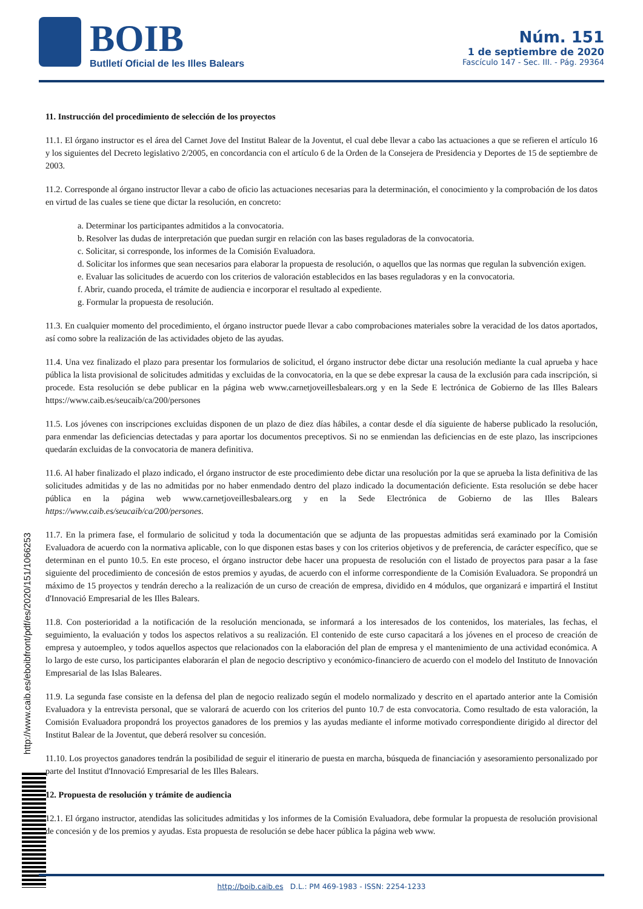BOIB
Butlletí Oficial de les Illes Balears
Núm. 151
1 de septiembre de 2020
Fascículo 147 - Sec. III. - Pág. 29364
11. Instrucción del procedimiento de selección de los proyectos
11.1. El órgano instructor es el área del Carnet Jove del Institut Balear de la Joventut, el cual debe llevar a cabo las actuaciones a que se refieren el artículo 16 y los siguientes del Decreto legislativo 2/2005, en concordancia con el artículo 6 de la Orden de la Consejera de Presidencia y Deportes de 15 de septiembre de 2003.
11.2. Corresponde al órgano instructor llevar a cabo de oficio las actuaciones necesarias para la determinación, el conocimiento y la comprobación de los datos en virtud de las cuales se tiene que dictar la resolución, en concreto:
a. Determinar los participantes admitidos a la convocatoria.
b. Resolver las dudas de interpretación que puedan surgir en relación con las bases reguladoras de la convocatoria.
c. Solicitar, si corresponde, los informes de la Comisión Evaluadora.
d. Solicitar los informes que sean necesarios para elaborar la propuesta de resolución, o aquellos que las normas que regulan la subvención exigen.
e. Evaluar las solicitudes de acuerdo con los criterios de valoración establecidos en las bases reguladoras y en la convocatoria.
f. Abrir, cuando proceda, el trámite de audiencia e incorporar el resultado al expediente.
g. Formular la propuesta de resolución.
11.3. En cualquier momento del procedimiento, el órgano instructor puede llevar a cabo comprobaciones materiales sobre la veracidad de los datos aportados, así como sobre la realización de las actividades objeto de las ayudas.
11.4. Una vez finalizado el plazo para presentar los formularios de solicitud, el órgano instructor debe dictar una resolución mediante la cual aprueba y hace pública la lista provisional de solicitudes admitidas y excluidas de la convocatoria, en la que se debe expresar la causa de la exclusión para cada inscripción, si procede. Esta resolución se debe publicar en la página web www.carnetjoveillesbalears.org y en la Sede E lectrónica de Gobierno de las Illes Balears https://www.caib.es/seucaib/ca/200/persones
11.5. Los jóvenes con inscripciones excluidas disponen de un plazo de diez días hábiles, a contar desde el día siguiente de haberse publicado la resolución, para enmendar las deficiencias detectadas y para aportar los documentos preceptivos. Si no se enmiendan las deficiencias en de este plazo, las inscripciones quedarán excluidas de la convocatoria de manera definitiva.
11.6. Al haber finalizado el plazo indicado, el órgano instructor de este procedimiento debe dictar una resolución por la que se aprueba la lista definitiva de las solicitudes admitidas y de las no admitidas por no haber enmendado dentro del plazo indicado la documentación deficiente. Esta resolución se debe hacer pública en la página web www.carnetjoveillesbalears.org y en la Sede Electrónica de Gobierno de las Illes Balears https://www.caib.es/seucaib/ca/200/persones.
11.7. En la primera fase, el formulario de solicitud y toda la documentación que se adjunta de las propuestas admitidas será examinado por la Comisión Evaluadora de acuerdo con la normativa aplicable, con lo que disponen estas bases y con los criterios objetivos y de preferencia, de carácter específico, que se determinan en el punto 10.5. En este proceso, el órgano instructor debe hacer una propuesta de resolución con el listado de proyectos para pasar a la fase siguiente del procedimiento de concesión de estos premios y ayudas, de acuerdo con el informe correspondiente de la Comisión Evaluadora. Se propondrá un máximo de 15 proyectos y tendrán derecho a la realización de un curso de creación de empresa, dividido en 4 módulos, que organizará e impartirá el Institut d'Innovació Empresarial de les Illes Balears.
11.8. Con posterioridad a la notificación de la resolución mencionada, se informará a los interesados de los contenidos, los materiales, las fechas, el seguimiento, la evaluación y todos los aspectos relativos a su realización. El contenido de este curso capacitará a los jóvenes en el proceso de creación de empresa y autoempleo, y todos aquellos aspectos que relacionados con la elaboración del plan de empresa y el mantenimiento de una actividad económica. A lo largo de este curso, los participantes elaborarán el plan de negocio descriptivo y económico-financiero de acuerdo con el modelo del Instituto de Innovación Empresarial de las Islas Baleares.
11.9. La segunda fase consiste en la defensa del plan de negocio realizado según el modelo normalizado y descrito en el apartado anterior ante la Comisión Evaluadora y la entrevista personal, que se valorará de acuerdo con los criterios del punto 10.7 de esta convocatoria. Como resultado de esta valoración, la Comisión Evaluadora propondrá los proyectos ganadores de los premios y las ayudas mediante el informe motivado correspondiente dirigido al director del Institut Balear de la Joventut, que deberá resolver su concesión.
11.10. Los proyectos ganadores tendrán la posibilidad de seguir el itinerario de puesta en marcha, búsqueda de financiación y asesoramiento personalizado por parte del Institut d'Innovació Empresarial de les Illes Balears.
12. Propuesta de resolución y trámite de audiencia
12.1. El órgano instructor, atendidas las solicitudes admitidas y los informes de la Comisión Evaluadora, debe formular la propuesta de resolución provisional de concesión y de los premios y ayudas. Esta propuesta de resolución se debe hacer pública la página web www.
http://www.caib.es/eboibfront/pdf/es/2020/151/1066253
http://boib.caib.es D.L.: PM 469-1983 - ISSN: 2254-1233